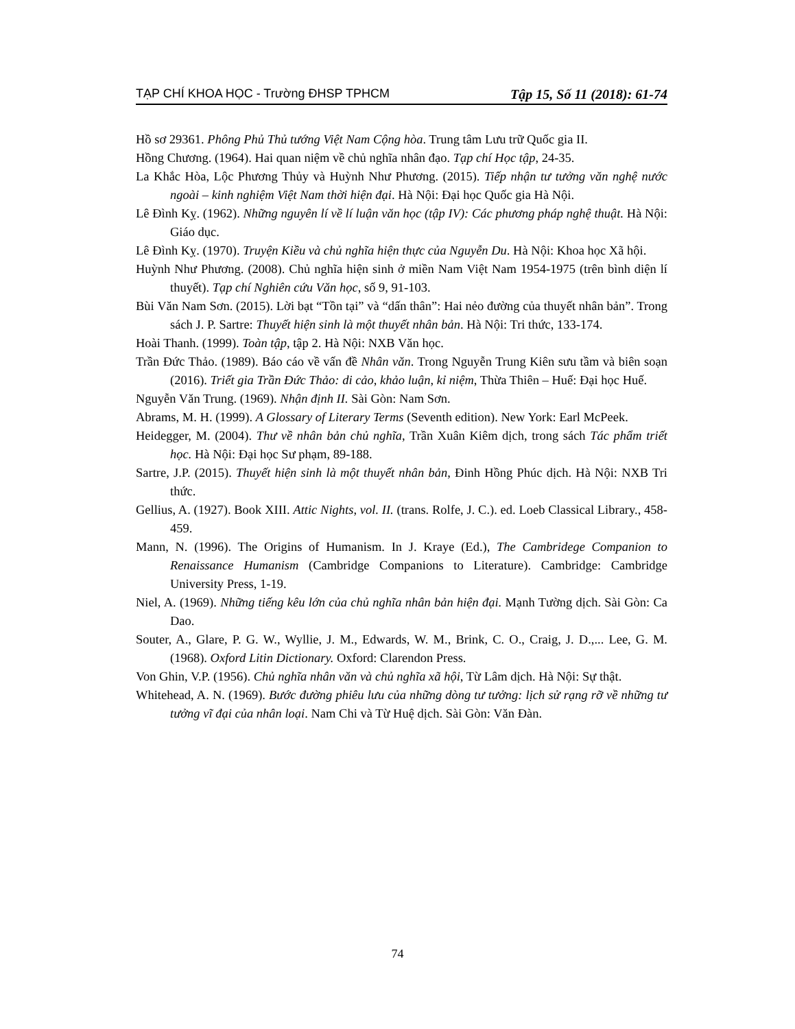TẠP CHÍ KHOA HỌC - Trường ĐHSP TPHCM Tập 15, Số 11 (2018): 61-74
Hồ sơ 29361. Phông Phủ Thủ tướng Việt Nam Cộng hòa. Trung tâm Lưu trữ Quốc gia II.
Hồng Chương. (1964). Hai quan niệm về chủ nghĩa nhân đạo. Tạp chí Học tập, 24-35.
La Khắc Hòa, Lộc Phương Thủy và Huỳnh Như Phương. (2015). Tiếp nhận tư tưởng văn nghệ nước ngoài – kinh nghiệm Việt Nam thời hiện đại. Hà Nội: Đại học Quốc gia Hà Nội.
Lê Đình Kỵ. (1962). Những nguyên lí về lí luận văn học (tập IV): Các phương pháp nghệ thuật. Hà Nội: Giáo dục.
Lê Đình Kỵ. (1970). Truyện Kiều và chủ nghĩa hiện thực của Nguyễn Du. Hà Nội: Khoa học Xã hội.
Huỳnh Như Phương. (2008). Chủ nghĩa hiện sinh ở miền Nam Việt Nam 1954-1975 (trên bình diện lí thuyết). Tạp chí Nghiên cứu Văn học, số 9, 91-103.
Bùi Văn Nam Sơn. (2015). Lời bạt “Tồn tại” và “dấn thân”: Hai nẻo đường của thuyết nhân bản”. Trong sách J. P. Sartre: Thuyết hiện sinh là một thuyết nhân bản. Hà Nội: Tri thức, 133-174.
Hoài Thanh. (1999). Toàn tập, tập 2. Hà Nội: NXB Văn học.
Trần Đức Thảo. (1989). Báo cáo về vấn đề Nhân văn. Trong Nguyễn Trung Kiên sưu tầm và biên soạn (2016). Triết gia Trần Đức Thảo: di cảo, khảo luận, kỉ niệm, Thừa Thiên – Huế: Đại học Huế.
Nguyễn Văn Trung. (1969). Nhận định II. Sài Gòn: Nam Sơn.
Abrams, M. H. (1999). A Glossary of Literary Terms (Seventh edition). New York: Earl McPeek.
Heidegger, M. (2004). Thư về nhân bản chủ nghĩa, Trần Xuân Kiêm dịch, trong sách Tác phẩm triết học. Hà Nội: Đại học Sư phạm, 89-188.
Sartre, J.P. (2015). Thuyết hiện sinh là một thuyết nhân bản, Đinh Hồng Phúc dịch. Hà Nội: NXB Tri thức.
Gellius, A. (1927). Book XIII. Attic Nights, vol. II. (trans. Rolfe, J. C.). ed. Loeb Classical Library., 458-459.
Mann, N. (1996). The Origins of Humanism. In J. Kraye (Ed.), The Cambridege Companion to Renaissance Humanism (Cambridge Companions to Literature). Cambridge: Cambridge University Press, 1-19.
Niel, A. (1969). Những tiếng kêu lớn của chủ nghĩa nhân bản hiện đại. Mạnh Tường dịch. Sài Gòn: Ca Dao.
Souter, A., Glare, P. G. W., Wyllie, J. M., Edwards, W. M., Brink, C. O., Craig, J. D.,... Lee, G. M. (1968). Oxford Litin Dictionary. Oxford: Clarendon Press.
Von Ghin, V.P. (1956). Chủ nghĩa nhân văn và chủ nghĩa xã hội, Từ Lâm dịch. Hà Nội: Sự thật.
Whitehead, A. N. (1969). Bước đường phiêu lưu của những dòng tư tưởng: lịch sử rạng rỡ về những tư tưởng vĩ đại của nhân loại. Nam Chi và Từ Huệ dịch. Sài Gòn: Văn Đàn.
74